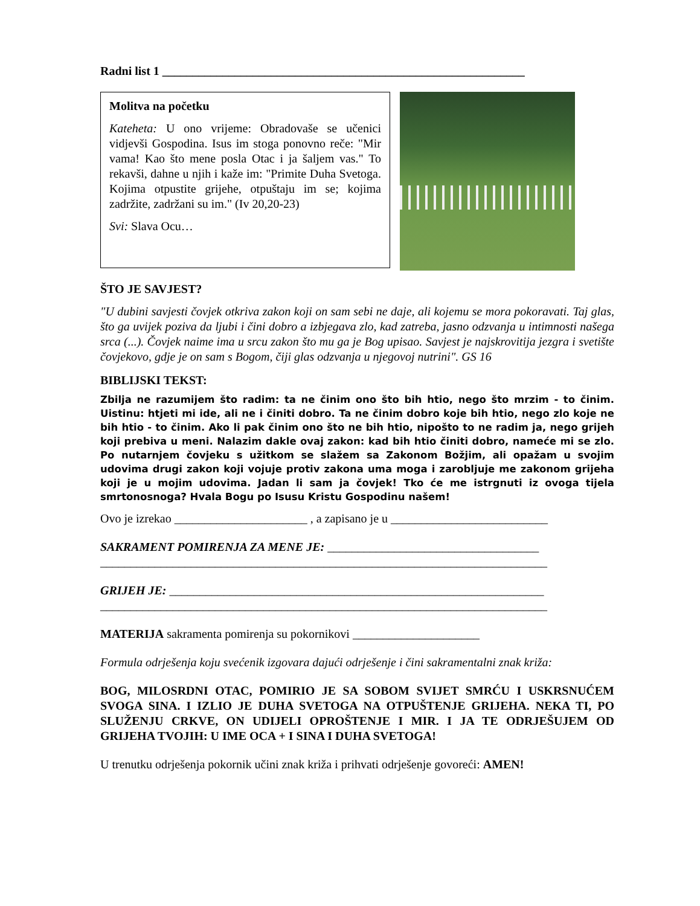Radni list 1 ____________________________________________________________
Molitva na početku
Kateheta: U ono vrijeme: Obradovaše se učenici vidjevši Gospodina. Isus im stoga ponovno reče: "Mir vama! Kao što mene posla Otac i ja šaljem vas." To rekavši, dahne u njih i kaže im: "Primite Duha Svetoga. Kojima otpustite grijehe, otpuštaju im se; kojima zadržite, zadržani su im." (Iv 20,20-23)
Svi: Slava Ocu…
ŠTO JE SAVJEST?
"U dubini savjesti čovjek otkriva zakon koji on sam sebi ne daje, ali kojemu se mora pokoravati. Taj glas, što ga uvijek poziva da ljubi i čini dobro a izbjegava zlo, kad zatreba, jasno odzvanja u intimnosti našega srca (...). Čovjek naime ima u srcu zakon što mu ga je Bog upisao. Savjest je najskrovitija jezgra i svetište čovjekovo, gdje je on sam s Bogom, čiji glas odzvanja u njegovoj nutrini". GS 16
BIBLIJSKI TEKST:
Zbilja ne razumijem što radim: ta ne činim ono što bih htio, nego što mrzim - to činim. Uistinu: htjeti mi ide, ali ne i činiti dobro. Ta ne činim dobro koje bih htio, nego zlo koje ne bih htio - to činim. Ako li pak činim ono što ne bih htio, nipošto to ne radim ja, nego grijeh koji prebiva u meni. Nalazim dakle ovaj zakon: kad bih htio činiti dobro, nameće mi se zlo. Po nutarnjem čovjeku s užitkom se slažem sa Zakonom Božjim, ali opažam u svojim udovima drugi zakon koji vojuje protiv zakona uma moga i zarobljuje me zakonom grijeha koji je u mojim udovima. Jadan li sam ja čovjek! Tko će me istrgnuti iz ovoga tijela smrtonosnoga? Hvala Bogu po Isusu Kristu Gospodinu našem!
Ovo je izrekao ______________________ , a zapisano je u __________________________
SAKRAMENT POMIRENJA ZA MENE JE: ___________________________________
__________________________________________________________________________
GRIJEH JE: ______________________________________________________________
__________________________________________________________________________
MATERIJA sakramenta pomirenja su pokornikovi _____________________
Formula odrješenja koju svećenik izgovara dajući odrješenje i čini sakramentalni znak križa:
BOG, MILOSRDNI OTAC, POMIRIO JE SA SOBOM SVIJET SMRĆU I USKRSNUĆEM SVOGA SINA. I IZLIO JE DUHA SVETOGA NA OTPUŠTENJE GRIJEHA. NEKA TI, PO SLUŽENJU CRKVE, ON UDIJELI OPROŠTENJE I MIR. I JA TE ODRJEŠUJEM OD GRIJEHA TVOJIH: U IME OCA + I SINA I DUHA SVETOGA!
U trenutku odrješenja pokornik učini znak križa i prihvati odrješenje govoreći: AMEN!